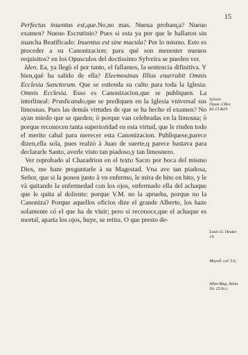15
Perfectus inuentus est,que. No,no mas. Nueua probança? Nueuo examen? Nueuo Escrutinio? Pues si esta ya por que le hallaron sin mancha Beatificado: Inuentus est sine macula? Por lo mismo. Esto es proceder a su Canonizacion; para qué son menester nueuos requisitos? en los Opusculos del doctissimo Sylveira se pueden ver.
Ideo. Ea, ya llegò el por tanto, el fallamos, la sentencia difinitiva. Y bien,qué ha salido de ella? Eleemosinas Illius enarrabit Omnis Ecclesia Sanctorum. Que se estienda su culto para toda la Iglesia: Omnis Ecclesia. Esso es Canonizacion,que se publiquen. La interlineal: Prædicando,que se prediquen en la Iglesia vniversal sus limosnas. Pues las demás virtudes de que se ha hecho el examen? No ayan miedo que se queden; ò porque van celebradas en la limosna; ò porque reconocen tanta superioridad en esta virtud, que le rinden todo el merito cabal para merecer esta Canonizacion. Publiquese,parece dizen,ella sola, pues realzò à Juan de suerte,q parece bastava para declararle Santo, averle visto tan piadoso,y tan limosnero.
Ver reprobado al Charadrion en el texto Sacro por boca del mismo Dios, me haze preguntarle à su Magestad. Vna ave tan piadosa, Señor, que si la ponen junto à vn enfermo, le mira de hito en hito, y le và quitando la enfermedad con los ojos, enfermado ella del achaque que le quita al doliente: porque V.M. no la aprueba, porque no la Canoniza? Porque aquellos oficios dize el grande Alberto, los haze solamente có el que ha de viuir; pero si reconoce,que el achaque es mortal, aparta los ojos, huye, se retira. O que presto de-
Sylveir. Opusc.2.Res. fol.13.&24
Leuit.11. Deuter. 14.
Mayoll. col. 5.6.
Alber.Mag. Anim. lib. 23.lit.c.